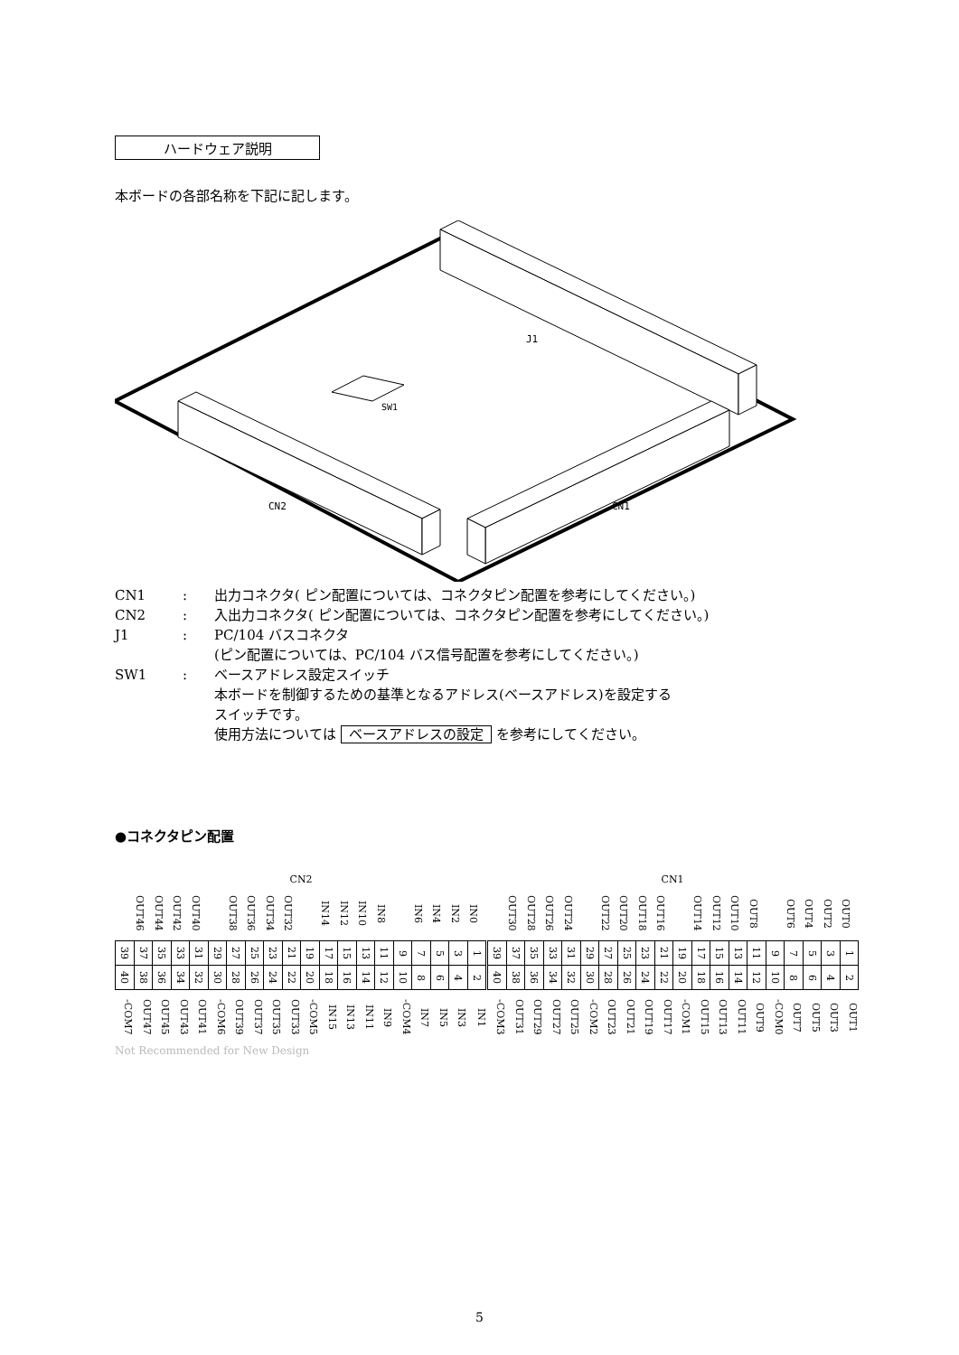ハードウェア説明
本ボードの各部名称を下記に記します。
J1
SW1
CN2
CN1
CN1: 出力コネクタ( ピン配置については、コネクタピン配置を参考にしてください。)
CN2: 入出力コネクタ( ピン配置については、コネクタピン配置を参考にしてください。)
J1: PC/104 バスコネクタ
(ピン配置については、PC/104 バス信号配置を参考にしてください。)
SW1: ベースアドレス設定スイッチ
本ボードを制御するための基準となるアドレス(ベースアドレス)を設定する
スイッチです。
使用方法については ベースアドレスの設定 を参考にしてください。
●コネクタピン配置
| CN2 | | | | | | | | | | | | | | | | | | | | CN1 | | | | | | | | | | | | | | | | | | | |
| | OUT46 | OUT44 | OUT42 | OUT40 | | OUT38 | OUT36 | OUT34 | OUT32 | | IN14 | IN12 | IN10 | IN8 | | IN6 | IN4 | IN2 | IN0 | | OUT30 | OUT28 | OUT26 | OUT24 | | OUT22 | OUT20 | OUT18 | OUT16 | | OUT14 | OUT12 | OUT10 | OUT8 | | OUT6 | OUT4 | OUT2 | OUT0 |
| 39 | 37 | 35 | 33 | 31 | 29 | 27 | 25 | 23 | 21 | 19 | 17 | 15 | 13 | 11 | 9 | 7 | 5 | 3 | 1 | 39 | 37 | 35 | 33 | 31 | 29 | 27 | 25 | 23 | 21 | 19 | 17 | 15 | 13 | 11 | 9 | 7 | 5 | 3 | 1 |
| 40 | 38 | 36 | 34 | 32 | 30 | 28 | 26 | 24 | 22 | 20 | 18 | 16 | 14 | 12 | 10 | 8 | 6 | 4 | 2 | 40 | 38 | 36 | 34 | 32 | 30 | 28 | 26 | 24 | 22 | 20 | 18 | 16 | 14 | 12 | 10 | 8 | 6 | 4 | 2 |
| -COM7 | OUT47 | OUT45 | OUT43 | OUT41 | -COM6 | OUT39 | OUT37 | OUT35 | OUT33 | -COM5 | IN15 | IN13 | IN11 | IN9 | -COM4 | IN7 | IN5 | IN3 | IN1 | -COM3 | OUT31 | OUT29 | OUT27 | OUT25 | -COM2 | OUT23 | OUT21 | OUT19 | OUT17 | -COM1 | OUT15 | OUT13 | OUT11 | OUT9 | -COM0 | OUT7 | OUT5 | OUT3 | OUT1 |
Not Recommended for New Design
5